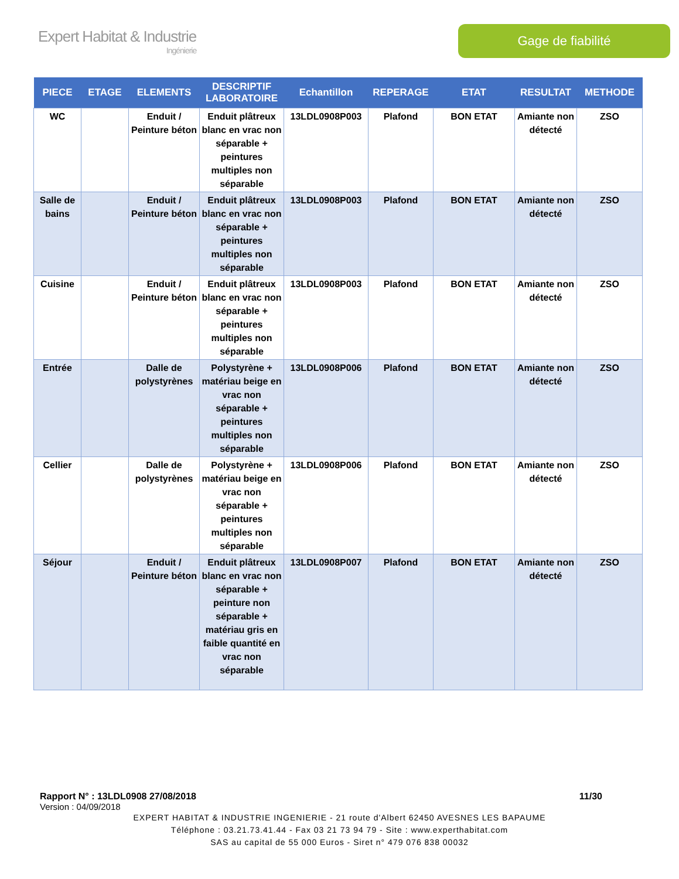Expert Habitat & Industrie
Ingénierie
Gage de fiabilité
| PIECE | ETAGE | ELEMENTS | DESCRIPTIF LABORATOIRE | Echantillon | REPERAGE | ETAT | RESULTAT | METHODE |
| --- | --- | --- | --- | --- | --- | --- | --- | --- |
| WC | | Enduit / Peinture béton | Enduit plâtreux blanc en vrac non séparable + peintures multiples non séparable | 13LDL0908P003 | Plafond | BON ETAT | Amiante non détecté | ZSO |
| Salle de bains | | Enduit / Peinture béton | Enduit plâtreux blanc en vrac non séparable + peintures multiples non séparable | 13LDL0908P003 | Plafond | BON ETAT | Amiante non détecté | ZSO |
| Cuisine | | Enduit / Peinture béton | Enduit plâtreux blanc en vrac non séparable + peintures multiples non séparable | 13LDL0908P003 | Plafond | BON ETAT | Amiante non détecté | ZSO |
| Entrée | | Dalle de polystyrènes | Polystyrène + matériau beige en vrac non séparable + peintures multiples non séparable | 13LDL0908P006 | Plafond | BON ETAT | Amiante non détecté | ZSO |
| Cellier | | Dalle de polystyrènes | Polystyrène + matériau beige en vrac non séparable + peintures multiples non séparable | 13LDL0908P006 | Plafond | BON ETAT | Amiante non détecté | ZSO |
| Séjour | | Enduit / Peinture béton | Enduit plâtreux blanc en vrac non séparable + peinture non séparable + matériau gris en faible quantité en vrac non séparable | 13LDL0908P007 | Plafond | BON ETAT | Amiante non détecté | ZSO |
Rapport N° : 13LDL0908 27/08/2018 11/30
Version : 04/09/2018
EXPERT HABITAT & INDUSTRIE INGENIERIE - 21 route d'Albert 62450 AVESNES LES BAPAUME
Téléphone : 03.21.73.41.44 - Fax 03 21 73 94 79 - Site : www.experthabitat.com
SAS au capital de 55 000 Euros - Siret n° 479 076 838 00032